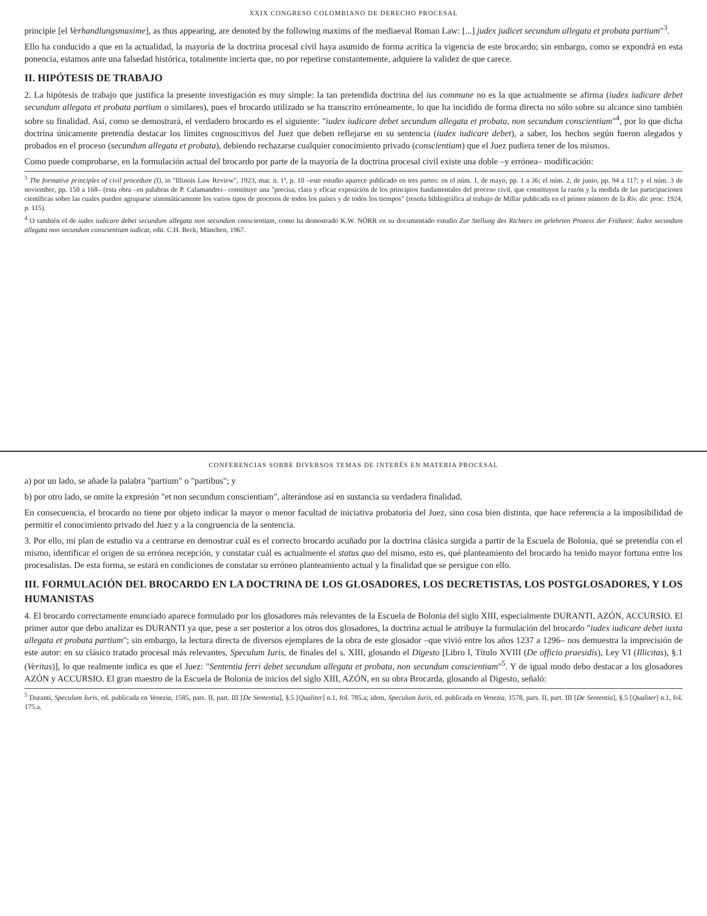XXIX CONGRESO COLOMBIANO DE DERECHO PROCESAL
principle [el Verhandlungsmaxime], as thus appearing, are denoted by the following maxims of the mediaeval Roman Law: [...] judex judicet secundum allegata et probata partium"<sup>3</sup>.
Ello ha conducido a que en la actualidad, la mayoría de la doctrina procesal civil haya asumido de forma acrítica la vigencia de este brocardo; sin embargo, como se expondrá en esta ponencia, estamos ante una falsedad histórica, totalmente incierta que, no por repetirse constantemente, adquiere la validez de que carece.
II. HIPÓTESIS DE TRABAJO
2. La hipótesis de trabajo que justifica la presente investigación es muy simple: la tan pretendida doctrina del ius commune no es la que actualmente se afirma (iudex iudicare debet secundum allegata et probata partium o similares), pues el brocardo utilizado se ha transcrito erróneamente, lo que ha incidido de forma directa no sólo sobre su alcance sino también sobre su finalidad. Así, como se demostrará, el verdadero brocardo es el siguiente: "iudex iudicare debet secundum allegata et probata, non secundum conscientiam"<sup>4</sup>, por lo que dicha doctrina únicamente pretendía destacar los límites cognoscitivos del Juez que deben reflejarse en su sentencia (iudex iudicare debet), a saber, los hechos según fueron alegados y probados en el proceso (secundum allegata et probata), debiendo rechazarse cualquier conocimiento privado (conscientiam) que el Juez pudiera tener de los mismos.
Como puede comprobarse, en la formulación actual del brocardo por parte de la mayoría de la doctrina procesal civil existe una doble –y errónea– modificación:
<sup>3</sup> The formative principles of civil procedure (I), in "Illinois Law Review", 1923, mar. n. 1ª, p. 10 –este estudio aparece publicado en tres partes: en el núm. 1, de mayo, pp. 1 a 36; el núm. 2, de junio, pp. 94 a 117; y el núm. 3 de noviembre, pp. 150 a 168– (esta obra –en palabras de P. Calamandrei– constituye una "precisa, clara y eficaz exposición de los principios fundamentales del proceso civil, que constituyen la razón y la medida de las participaciones científicas sobre las cuales pueden agruparse sistemáticamente los varios tipos de procesos de todos los países y de todos los tiempos" (reseña bibliográfica al trabajo de Millar publicada en el primer número de la Riv. dir. proc. 1924, p. 115).
<sup>4</sup> O también el de iudex iudicare debet secundum allegata non secundum conscientiam, como ha demostrado K.W. NÖRR en su documentado estudio Zur Stellung des Richters im gelehrten Prozess der Frühzeit: Iudex secundum allegata non secundum conscientiam iudicat, edit. C.H. Beck, München, 1967.
CONFERENCIAS SOBRE DIVERSOS TEMAS DE INTERÉS EN MATERIA PROCESAL
a) por un lado, se añade la palabra "partium" o "partibus"; y
b) por otro lado, se omite la expresión "et non secundum conscientiam", alterándose así en sustancia su verdadera finalidad.
En consecuencia, el brocardo no tiene por objeto indicar la mayor o menor facultad de iniciativa probatoria del Juez, sino cosa bien distinta, que hace referencia a la imposibilidad de permitir el conocimiento privado del Juez y a la congruencia de la sentencia.
3. Por ello, mi plan de estudio va a centrarse en demostrar cuál es el correcto brocardo acuñado por la doctrina clásica surgida a partir de la Escuela de Bolonia, qué se pretendía con el mismo, identificar el origen de su errónea recepción, y constatar cuál es actualmente el status quo del mismo, esto es, qué planteamiento del brocardo ha tenido mayor fortuna entre los procesalistas. De esta forma, se estará en condiciones de constatar su erróneo planteamiento actual y la finalidad que se persigue con ello.
III. FORMULACIÓN DEL BROCARDO EN LA DOCTRINA DE LOS GLOSADORES, LOS DECRETISTAS, LOS POSTGLOSADORES, Y LOS HUMANISTAS
4. El brocardo correctamente enunciado aparece formulado por los glosadores más relevantes de la Escuela de Bolonia del siglo XIII, especialmente DURANTI, AZÓN, ACCURSIO. El primer autor que debo analizar es DURANTI ya que, pese a ser posterior a los otros dos glosadores, la doctrina actual le atribuye la formulación del brocardo "iudex iudicare debet iuxta allegata et probata partium"; sin embargo, la lectura directa de diversos ejemplares de la obra de este glosador –que vivió entre los años 1237 a 1296– nos demuestra la imprecisión de este autor: en su clásico tratado procesal más relevantes, Speculum Iuris, de finales del s. XIII, glosando el Digesto [Libro I, Título XVIII (De officio praesidis), Ley VI (Illicitas), §.1 (Veritas)], lo que realmente indica es que el Juez: "Sententia ferri debet secundum allegata et probata, non secundum conscientiam"<sup>5</sup>. Y de igual modo debo destacar a los glosadores AZÓN y ACCURSIO. El gran maestro de la Escuela de Bolonia de inicios del siglo XIII, AZÓN, en su obra Brocarda, glosando al Digesto, señaló:
<sup>5</sup> Duranti, Speculum Iuris, ed. publicada en Venezia, 1585, pars. II, part. III [De Sententia], §.5 [Qualiter] n.1, fol. 785.a; idem, Speculum Iuris, ed. publicada en Venezia, 1578, pars. II, part. III [De Sententia], §.5 [Qualiter] n.1, fol. 175.a.